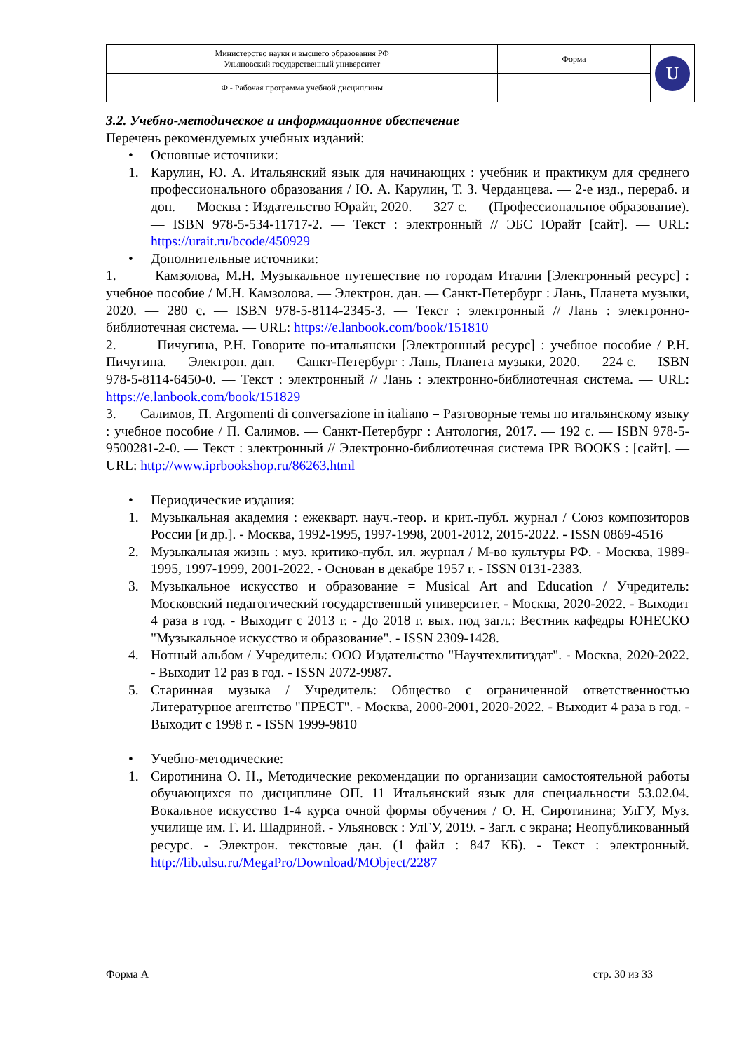| Министерство науки и высшего образования РФ Ульяновский государственный университет | Форма | U |
| Ф - Рабочая программа учебной дисциплины | | |
3.2. Учебно-методическое и информационное обеспечение
Перечень рекомендуемых учебных изданий:
• Основные источники:
1. Карулин, Ю. А. Итальянский язык для начинающих : учебник и практикум для среднего профессионального образования / Ю. А. Карулин, Т. З. Черданцева. — 2-е изд., перераб. и доп. — Москва : Издательство Юрайт, 2020. — 327 с. — (Профессиональное образование). — ISBN 978-5-534-11717-2. — Текст : электронный // ЭБС Юрайт [сайт]. — URL: https://urait.ru/bcode/450929
• Дополнительные источники:
1. Камзолова, М.Н. Музыкальное путешествие по городам Италии [Электронный ресурс] : учебное пособие / М.Н. Камзолова. — Электрон. дан. — Санкт-Петербург : Лань, Планета музыки, 2020. — 280 с. — ISBN 978-5-8114-2345-3. — Текст : электронный // Лань : электронно-библиотечная система. — URL: https://e.lanbook.com/book/151810
2. Пичугина, Р.Н. Говорите по-итальянски [Электронный ресурс] : учебное пособие / Р.Н. Пичугина. — Электрон. дан. — Санкт-Петербург : Лань, Планета музыки, 2020. — 224 с. — ISBN 978-5-8114-6450-0. — Текст : электронный // Лань : электронно-библиотечная система. — URL: https://e.lanbook.com/book/151829
3. Салимов, П. Argomenti di conversazione in italiano = Разговорные темы по итальянскому языку : учебное пособие / П. Салимов. — Санкт-Петербург : Антология, 2017. — 192 с. — ISBN 978-5-9500281-2-0. — Текст : электронный // Электронно-библиотечная система IPR BOOKS : [сайт]. — URL: http://www.iprbookshop.ru/86263.html
• Периодические издания:
1. Музыкальная академия : ежекварт. науч.-теор. и крит.-публ. журнал / Союз композиторов России [и др.]. - Москва, 1992-1995, 1997-1998, 2001-2012, 2015-2022. - ISSN 0869-4516
2. Музыкальная жизнь : муз. критико-публ. ил. журнал / М-во культуры РФ. - Москва, 1989-1995, 1997-1999, 2001-2022. - Основан в декабре 1957 г. - ISSN 0131-2383.
3. Музыкальное искусство и образование = Musical Art and Education / Учредитель: Московский педагогический государственный университет. - Москва, 2020-2022. - Выходит 4 раза в год. - Выходит с 2013 г. - До 2018 г. вых. под загл.: Вестник кафедры ЮНЕСКО "Музыкальное искусство и образование". - ISSN 2309-1428.
4. Нотный альбом / Учредитель: ООО Издательство "Научтехлитиздат". - Москва, 2020-2022. - Выходит 12 раз в год. - ISSN 2072-9987.
5. Старинная музыка / Учредитель: Общество с ограниченной ответственностью Литературное агентство "ПРЕСТ". - Москва, 2000-2001, 2020-2022. - Выходит 4 раза в год. - Выходит с 1998 г. - ISSN 1999-9810
• Учебно-методические:
1. Сиротинина О. Н., Методические рекомендации по организации самостоятельной работы обучающихся по дисциплине ОП. 11 Итальянский язык для специальности 53.02.04. Вокальное искусство 1-4 курса очной формы обучения / О. Н. Сиротинина; УлГУ, Муз. училище им. Г. И. Шадриной. - Ульяновск : УлГУ, 2019. - Загл. с экрана; Неопубликованный ресурс. - Электрон. текстовые дан. (1 файл : 847 КБ). - Текст : электронный. http://lib.ulsu.ru/MegaPro/Download/MObject/2287
Форма А стр. 30 из 33